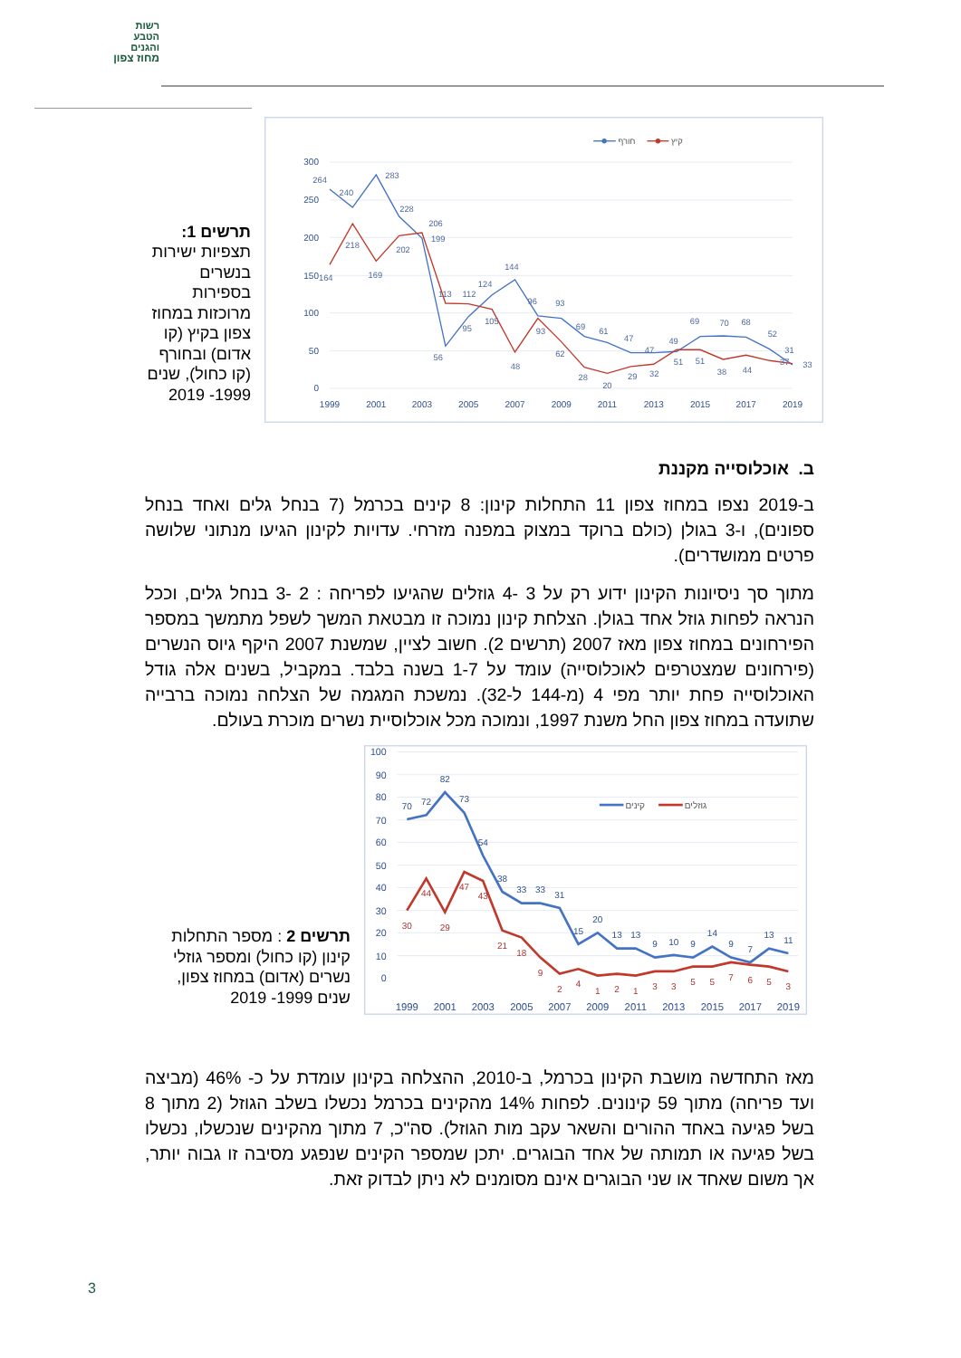רשות
הטבע
והגנים
מחוז צפון
תרשים 1: תצפיות ישירות בנשרים בספירות מרוכזות במחוז צפון בקיץ (קו אדום) ובחורף (קו כחול), שנים 1999- 2019
300
250
200
150
100
50
0
1999
2001
2003
2005
2007
2009
2011
2013
2015
2017
2019
חורף
קיץ
264
240
283
228
199
56
95
124
144
96
93
69
61
47
47
49
69
70
68
52
31
164
218
169
202
206
113
112
105
48
93
62
28
20
29
32
51
51
38
44
37
33
ב. אוכלוסייה מקננת
ב-2019 נצפו במחוז צפון 11 התחלות קינון: 8 קינים בכרמל (7 בנחל גלים ואחד בנחל ספונים), ו-3 בגולן (כולם ברוקד במצוק במפנה מזרחי. עדויות לקינון הגיעו מנתוני שלושה פרטים ממושדרים).
מתוך סך ניסיונות הקינון ידוע רק על 3 -4 גוזלים שהגיעו לפריחה : 2 -3 בנחל גלים, וככל הנראה לפחות גוזל אחד בגולן. הצלחת קינון נמוכה זו מבטאת המשך לשפל מתמשך במספר הפירחונים במחוז צפון מאז 2007 (תרשים 2). חשוב לציין, שמשנת 2007 היקף גיוס הנשרים (פירחונים שמצטרפים לאוכלוסייה) עומד על 1-7 בשנה בלבד. במקביל, בשנים אלה גודל האוכלוסייה פחת יותר מפי 4 (מ-144 ל-32). נמשכת המגמה של הצלחה נמוכה ברבייה שתועדה במחוז צפון החל משנת 1997, ונמוכה מכל אוכלוסיית נשרים מוכרת בעולם.
תרשים 2 : מספר התחלות קינון (קו כחול) ומספר גוזלי נשרים (אדום) במחוז צפון, שנים 1999- 2019
100
90
80
70
60
50
40
30
20
10
0
1999
2001
2003
2005
2007
2009
2011
2013
2015
2017
2019
קינים
גוזלים
70
72
82
73
54
38
33
33
31
15
20
13
13
9
10
9
14
9
7
13
11
30
44
29
47
43
21
18
9
2
4
1
2
1
3
3
5
5
7
6
5
3
מאז התחדשה מושבת הקינון בכרמל, ב-2010, ההצלחה בקינון עומדת על כ- 46% (מביצה ועד פריחה) מתוך 59 קינונים. לפחות 14% מהקינים בכרמל נכשלו בשלב הגוזל (2 מתוך 8 בשל פגיעה באחד ההורים והשאר עקב מות הגוזל). סה"כ, 7 מתוך מהקינים שנכשלו, נכשלו בשל פגיעה או תמותה של אחד הבוגרים. יתכן שמספר הקינים שנפגע מסיבה זו גבוה יותר, אך משום שאחד או שני הבוגרים אינם מסומנים לא ניתן לבדוק זאת.
3